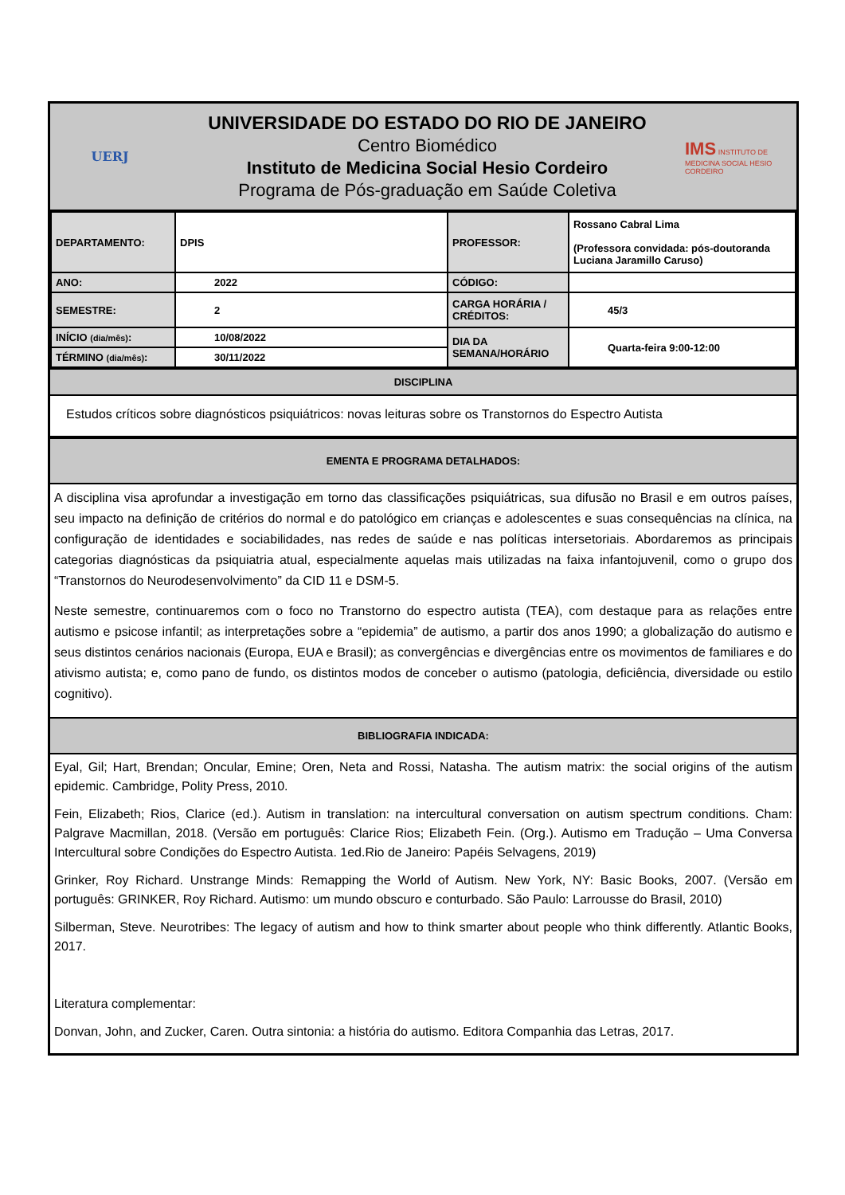UERJ
UNIVERSIDADE DO ESTADO DO RIO DE JANEIRO
Centro Biomédico
Instituto de Medicina Social Hesio Cordeiro
Programa de Pós-graduação em Saúde Coletiva
IMS INSTITUTO DE MEDICINA SOCIAL HESIO CORDEIRO
| DEPARTAMENTO: | DPIS | PROFESSOR: | Rossano Cabral Lima (Professora convidada: pós-doutoranda Luciana Jaramillo Caruso) |
| ANO: | 2022 | CÓDIGO: | |
| SEMESTRE: | 2 | CARGA HORÁRIA / CRÉDITOS: | 45/3 |
| INÍCIO (dia/mês) : | 10/08/2022 | DIA DA SEMANA/HORÁRIO | Quarta-feira 9:00-12:00 |
| TÉRMINO (dia/mês) : | 30/11/2022 | | |
DISCIPLINA
Estudos críticos sobre diagnósticos psiquiátricos: novas leituras sobre os Transtornos do Espectro Autista
EMENTA E PROGRAMA DETALHADOS:
A disciplina visa aprofundar a investigação em torno das classificações psiquiátricas, sua difusão no Brasil e em outros países, seu impacto na definição de critérios do normal e do patológico em crianças e adolescentes e suas consequências na clínica, na configuração de identidades e sociabilidades, nas redes de saúde e nas políticas intersetoriais. Abordaremos as principais categorias diagnósticas da psiquiatria atual, especialmente aquelas mais utilizadas na faixa infantojuvenil, como o grupo dos “Transtornos do Neurodesenvolvimento” da CID 11 e DSM-5.
Neste semestre, continuaremos com o foco no Transtorno do espectro autista (TEA), com destaque para as relações entre autismo e psicose infantil; as interpretações sobre a “epidemia” de autismo, a partir dos anos 1990; a globalização do autismo e seus distintos cenários nacionais (Europa, EUA e Brasil); as convergências e divergências entre os movimentos de familiares e do ativismo autista; e, como pano de fundo, os distintos modos de conceber o autismo (patologia, deficiência, diversidade ou estilo cognitivo).
BIBLIOGRAFIA INDICADA:
Eyal, Gil; Hart, Brendan; Oncular, Emine; Oren, Neta and Rossi, Natasha. The autism matrix: the social origins of the autism epidemic. Cambridge, Polity Press, 2010.
Fein, Elizabeth; Rios, Clarice (ed.). Autism in translation: na intercultural conversation on autism spectrum conditions. Cham: Palgrave Macmillan, 2018. (Versão em português: Clarice Rios; Elizabeth Fein. (Org.). Autismo em Tradução – Uma Conversa Intercultural sobre Condições do Espectro Autista. 1ed.Rio de Janeiro: Papéis Selvagens, 2019)
Grinker, Roy Richard. Unstrange Minds: Remapping the World of Autism. New York, NY: Basic Books, 2007. (Versão em português: GRINKER, Roy Richard. Autismo: um mundo obscuro e conturbado. São Paulo: Larrousse do Brasil, 2010)
Silberman, Steve. Neurotribes: The legacy of autism and how to think smarter about people who think differently. Atlantic Books, 2017.
Literatura complementar:
Donvan, John, and Zucker, Caren. Outra sintonia: a história do autismo. Editora Companhia das Letras, 2017.